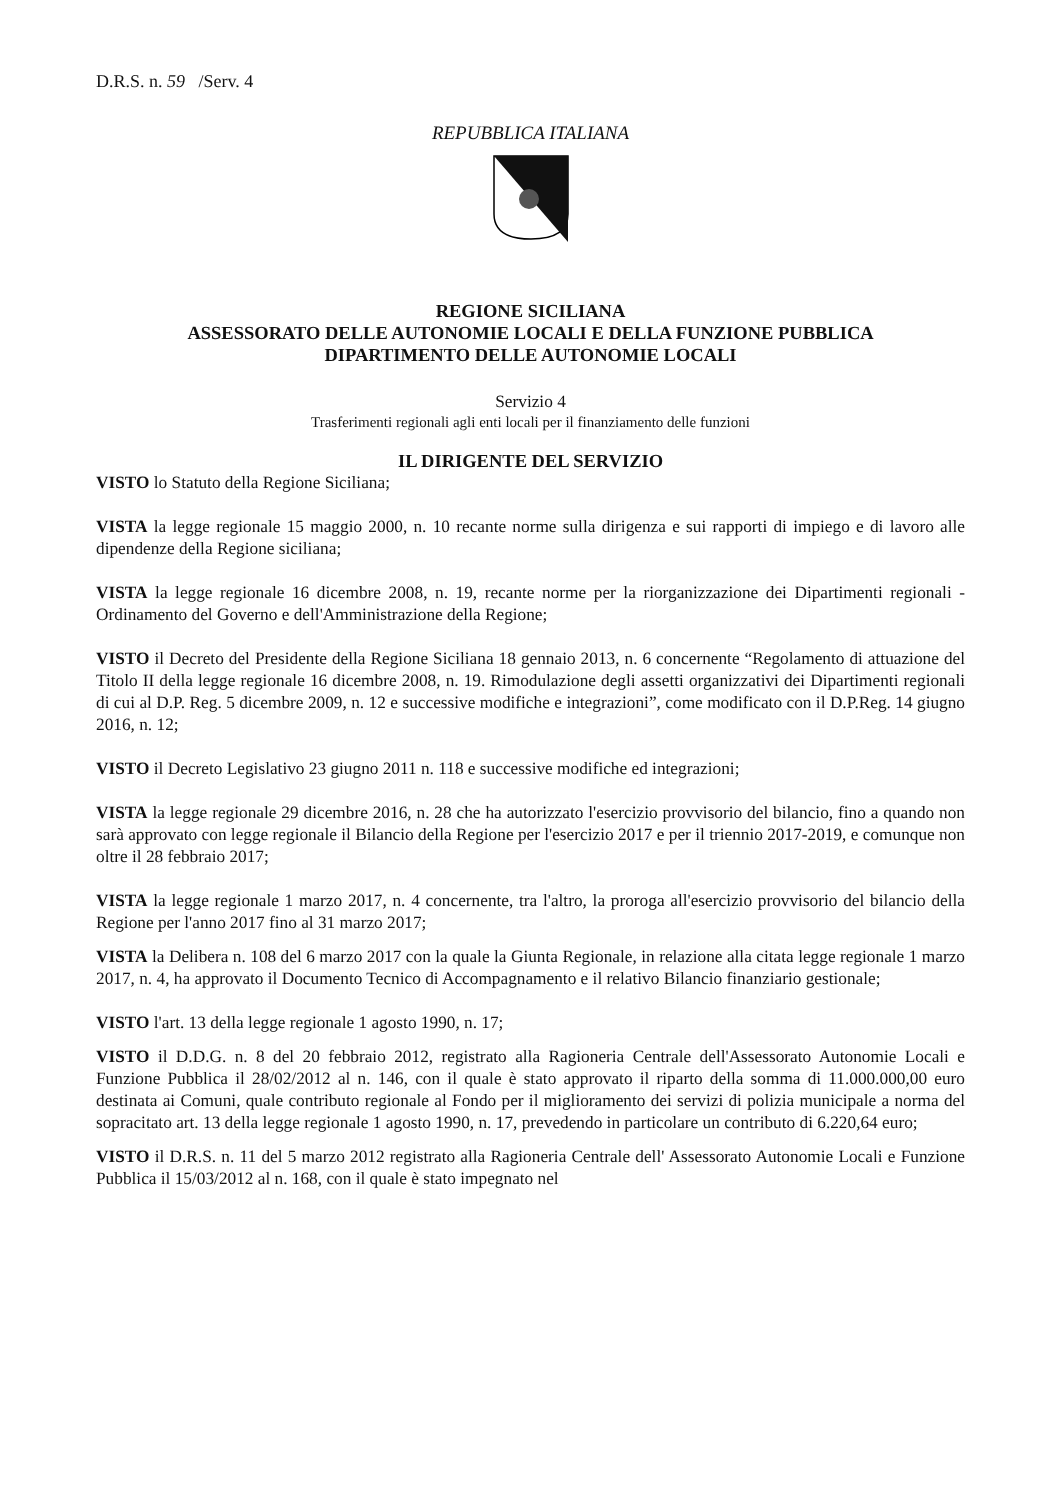D.R.S. n. 59 /Serv. 4
REPUBBLICA ITALIANA
REGIONE SICILIANA
ASSESSORATO DELLE AUTONOMIE LOCALI E DELLA FUNZIONE PUBBLICA
DIPARTIMENTO DELLE AUTONOMIE LOCALI
Servizio 4
Trasferimenti regionali agli enti locali per il finanziamento delle funzioni
IL DIRIGENTE DEL SERVIZIO
VISTO lo Statuto della Regione Siciliana;
VISTA la legge regionale 15 maggio 2000, n. 10 recante norme sulla dirigenza e sui rapporti di impiego e di lavoro alle dipendenze della Regione siciliana;
VISTA la legge regionale 16 dicembre 2008, n. 19, recante norme per la riorganizzazione dei Dipartimenti regionali - Ordinamento del Governo e dell'Amministrazione della Regione;
VISTO il Decreto del Presidente della Regione Siciliana 18 gennaio 2013, n. 6 concernente “Regolamento di attuazione del Titolo II della legge regionale 16 dicembre 2008, n. 19. Rimodulazione degli assetti organizzativi dei Dipartimenti regionali di cui al D.P. Reg. 5 dicembre 2009, n. 12 e successive modifiche e integrazioni”, come modificato con il D.P.Reg. 14 giugno 2016, n. 12;
VISTO il Decreto Legislativo 23 giugno 2011 n. 118 e successive modifiche ed integrazioni;
VISTA la legge regionale 29 dicembre 2016, n. 28 che ha autorizzato l'esercizio provvisorio del bilancio, fino a quando non sarà approvato con legge regionale il Bilancio della Regione per l'esercizio 2017 e per il triennio 2017-2019, e comunque non oltre il 28 febbraio 2017;
VISTA la legge regionale 1 marzo 2017, n. 4 concernente, tra l'altro, la proroga all'esercizio provvisorio del bilancio della Regione per l'anno 2017 fino al 31 marzo 2017;
VISTA la Delibera n. 108 del 6 marzo 2017 con la quale la Giunta Regionale, in relazione alla citata legge regionale 1 marzo 2017, n. 4, ha approvato il Documento Tecnico di Accompagnamento e il relativo Bilancio finanziario gestionale;
VISTO l'art. 13 della legge regionale 1 agosto 1990, n. 17;
VISTO il D.D.G. n. 8 del 20 febbraio 2012, registrato alla Ragioneria Centrale dell'Assessorato Autonomie Locali e Funzione Pubblica il 28/02/2012 al n. 146, con il quale è stato approvato il riparto della somma di 11.000.000,00 euro destinata ai Comuni, quale contributo regionale al Fondo per il miglioramento dei servizi di polizia municipale a norma del sopracitato art. 13 della legge regionale 1 agosto 1990, n. 17, prevedendo in particolare un contributo di 6.220,64 euro;
VISTO il D.R.S. n. 11 del 5 marzo 2012 registrato alla Ragioneria Centrale dell' Assessorato Autonomie Locali e Funzione Pubblica il 15/03/2012 al n. 168, con il quale è stato impegnato nel